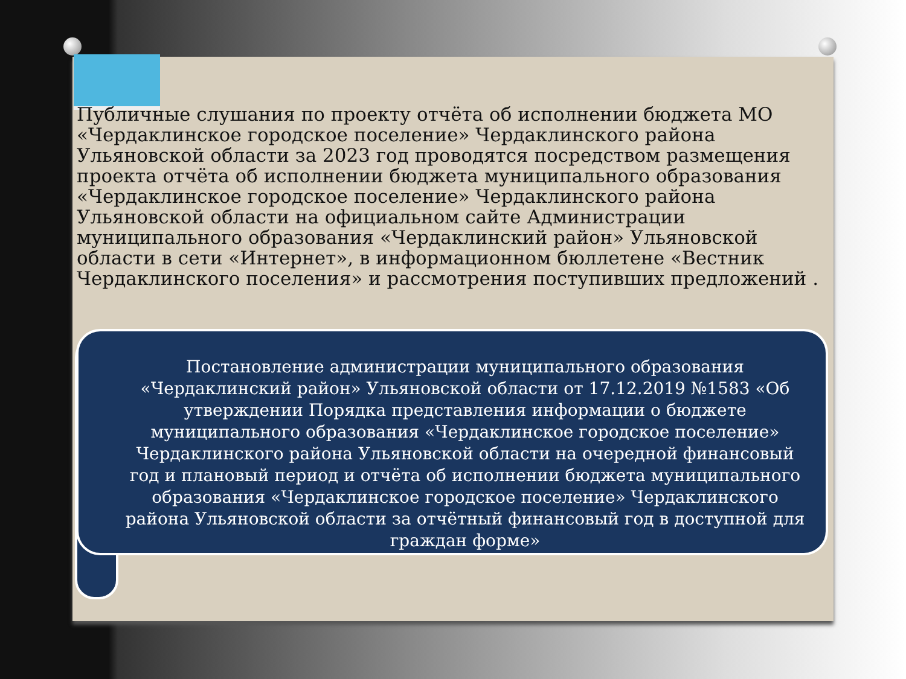Публичные слушания по проекту отчёта об исполнении бюджета МО «Чердаклинское городское поселение» Чердаклинского района Ульяновской области за 2023 год проводятся посредством размещения проекта отчёта об исполнении бюджета муниципального образования «Чердаклинское городское поселение» Чердаклинского района Ульяновской области на официальном сайте Администрации муниципального образования «Чердаклинский район» Ульяновской области в сети «Интернет», в информационном бюллетене «Вестник Чердаклинского поселения» и рассмотрения поступивших предложений .
Постановление администрации муниципального образования «Чердаклинский район» Ульяновской области от 17.12.2019 №1583 «Об утверждении Порядка представления информации о бюджете муниципального образования «Чердаклинское городское поселение» Чердаклинского района Ульяновской области на очередной финансовый год и плановый период и отчёта об исполнении бюджета муниципального образования «Чердаклинское городское поселение» Чердаклинского района Ульяновской области за отчётный финансовый год в доступной для граждан форме»